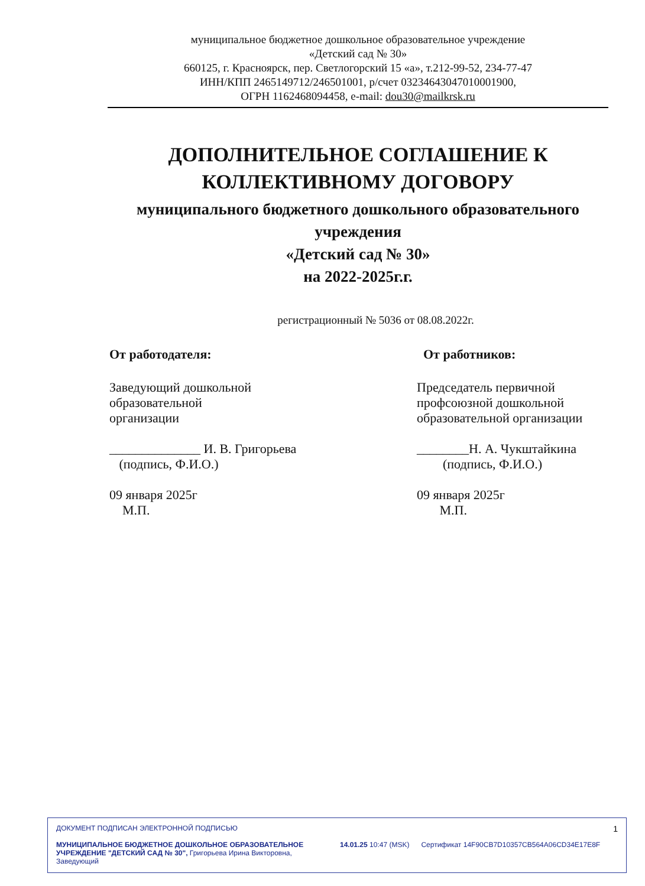муниципальное бюджетное дошкольное образовательное учреждение
«Детский сад № 30»
660125, г. Красноярск, пер. Светлогорский 15 «а», т.212-99-52, 234-77-47
ИНН/КПП 2465149712/246501001, р/счет 03234643047010001900,
ОГРН 1162468094458, e-mail: dou30@mailkrsk.ru
ДОПОЛНИТЕЛЬНОЕ СОГЛАШЕНИЕ К КОЛЛЕКТИВНОМУ ДОГОВОРУ
муниципального бюджетного дошкольного образовательного учреждения
«Детский сад № 30»
на 2022-2025г.г.
регистрационный № 5036 от 08.08.2022г.
От работодателя:
Заведующий дошкольной
образовательной
организации
______________ И. В. Григорьева
(подпись, Ф.И.О.)
09 января 2025г
М.П.
От работников:
Председатель первичной профсоюзной дошкольной образовательной организации
________Н. А. Чукштайкина
(подпись, Ф.И.О.)
09 января 2025г
М.П.
ДОКУМЕНТ ПОДПИСАН ЭЛЕКТРОННОЙ ПОДПИСЬЮ 1
МУНИЦИПАЛЬНОЕ БЮДЖЕТНОЕ ДОШКОЛЬНОЕ ОБРАЗОВАТЕЛЬНОЕ УЧРЕЖДЕНИЕ "ДЕТСКИЙ САД № 30", Григорьева Ирина Викторовна, Заведующий
14.01.25 10:47 (MSK) Сертификат 14F90CB7D10357CB564A06CD34E17E8F